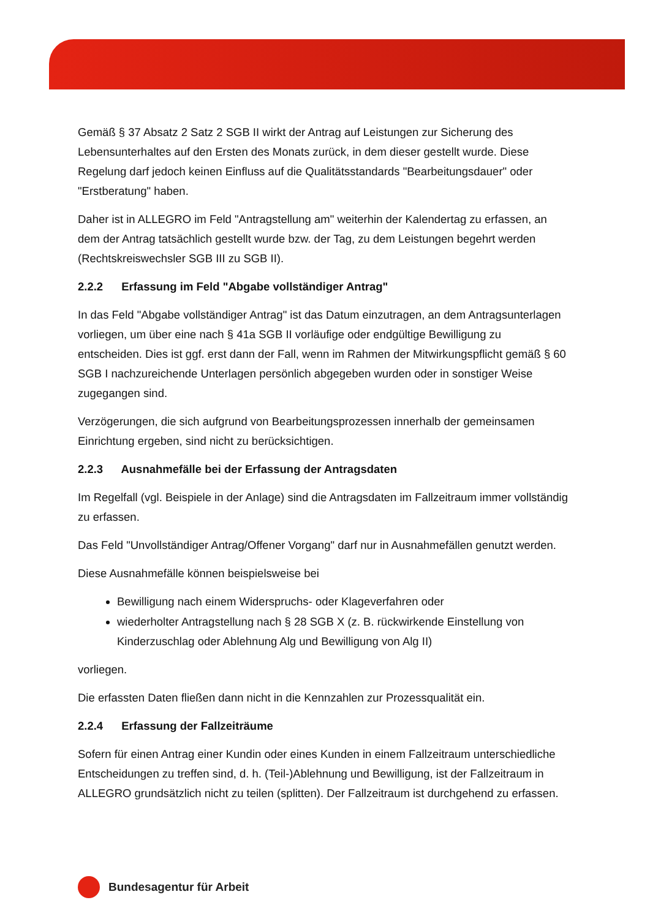Gemäß § 37 Absatz 2 Satz 2 SGB II wirkt der Antrag auf Leistungen zur Sicherung des Lebensunterhaltes auf den Ersten des Monats zurück, in dem dieser gestellt wurde. Diese Regelung darf jedoch keinen Einfluss auf die Qualitätsstandards "Bearbeitungsdauer" oder "Erstberatung" haben.
Daher ist in ALLEGRO im Feld "Antragstellung am" weiterhin der Kalendertag zu erfassen, an dem der Antrag tatsächlich gestellt wurde bzw. der Tag, zu dem Leistungen begehrt werden (Rechtskreiswechsler SGB III zu SGB II).
2.2.2 Erfassung im Feld "Abgabe vollständiger Antrag"
In das Feld "Abgabe vollständiger Antrag" ist das Datum einzutragen, an dem Antragsunterlagen vorliegen, um über eine nach § 41a SGB II vorläufige oder endgültige Bewilligung zu entscheiden. Dies ist ggf. erst dann der Fall, wenn im Rahmen der Mitwirkungspflicht gemäß § 60 SGB I nachzureichende Unterlagen persönlich abgegeben wurden oder in sonstiger Weise zugegangen sind.
Verzögerungen, die sich aufgrund von Bearbeitungsprozessen innerhalb der gemeinsamen Einrichtung ergeben, sind nicht zu berücksichtigen.
2.2.3 Ausnahmefälle bei der Erfassung der Antragsdaten
Im Regelfall (vgl. Beispiele in der Anlage) sind die Antragsdaten im Fallzeitraum immer vollständig zu erfassen.
Das Feld "Unvollständiger Antrag/Offener Vorgang" darf nur in Ausnahmefällen genutzt werden.
Diese Ausnahmefälle können beispielsweise bei
Bewilligung nach einem Widerspruchs- oder Klageverfahren oder
wiederholter Antragstellung nach § 28 SGB X (z. B. rückwirkende Einstellung von Kinderzuschlag oder Ablehnung Alg und Bewilligung von Alg II)
vorliegen.
Die erfassten Daten fließen dann nicht in die Kennzahlen zur Prozessqualität ein.
2.2.4 Erfassung der Fallzeiträume
Sofern für einen Antrag einer Kundin oder eines Kunden in einem Fallzeitraum unterschiedliche Entscheidungen zu treffen sind, d. h. (Teil-)Ablehnung und Bewilligung, ist der Fallzeitraum in ALLEGRO grundsätzlich nicht zu teilen (splitten). Der Fallzeitraum ist durchgehend zu erfassen.
Bundesagentur für Arbeit